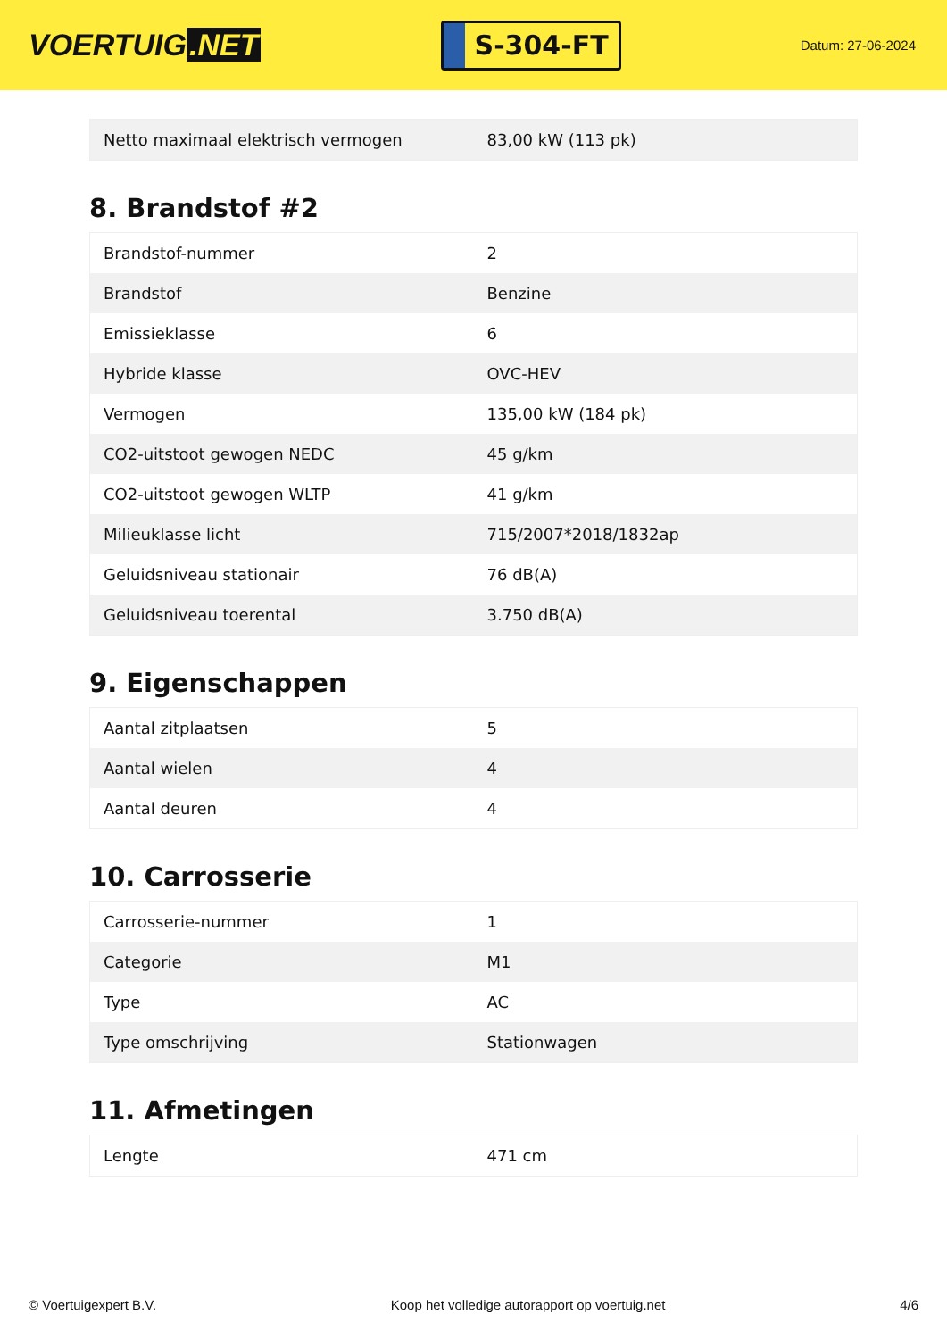VOERTUIG.NET
S-304-FT
Datum: 27-06-2024
| Netto maximaal elektrisch vermogen | 83,00 kW (113 pk) |
8. Brandstof #2
| Brandstof-nummer | 2 |
| Brandstof | Benzine |
| Emissieklasse | 6 |
| Hybride klasse | OVC-HEV |
| Vermogen | 135,00 kW (184 pk) |
| CO2-uitstoot gewogen NEDC | 45 g/km |
| CO2-uitstoot gewogen WLTP | 41 g/km |
| Milieuklasse licht | 715/2007*2018/1832ap |
| Geluidsniveau stationair | 76 dB(A) |
| Geluidsniveau toerental | 3.750 dB(A) |
9. Eigenschappen
| Aantal zitplaatsen | 5 |
| Aantal wielen | 4 |
| Aantal deuren | 4 |
10. Carrosserie
| Carrosserie-nummer | 1 |
| Categorie | M1 |
| Type | AC |
| Type omschrijving | Stationwagen |
11. Afmetingen
| Lengte | 471 cm |
© Voertuigexpert B.V. Koop het volledige autorapport op voertuig.net 4/6